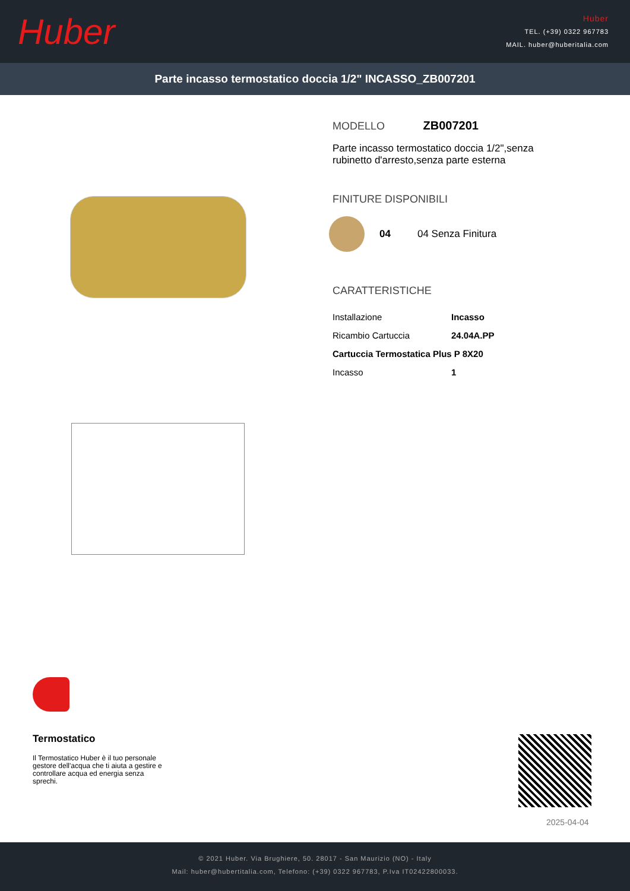Huber
Huber
TEL. (+39) 0322 967783
MAIL. huber@huberitalia.com
Parte incasso termostatico doccia 1/2" INCASSO_ZB007201
MODELLO ZB007201
Parte incasso termostatico doccia 1/2",senza rubinetto d'arresto,senza parte esterna
FINITURE DISPONIBILI
04 04 Senza Finitura
CARATTERISTICHE
| Installazione | Incasso |
| Ricambio Cartuccia | 24.04A.PP |
| Cartuccia Termostatica Plus P 8X20 | |
| Incasso | 1 |
Termostatico
Il Termostatico Huber è il tuo personale gestore dell'acqua che ti aiuta a gestire e controllare acqua ed energia senza sprechi.
2025-04-04
© 2021 Huber. Via Brughiere, 50. 28017 - San Maurizio (NO) - Italy
Mail: huber@hubertitalia.com, Telefono: (+39) 0322 967783, P.Iva IT02422800033.